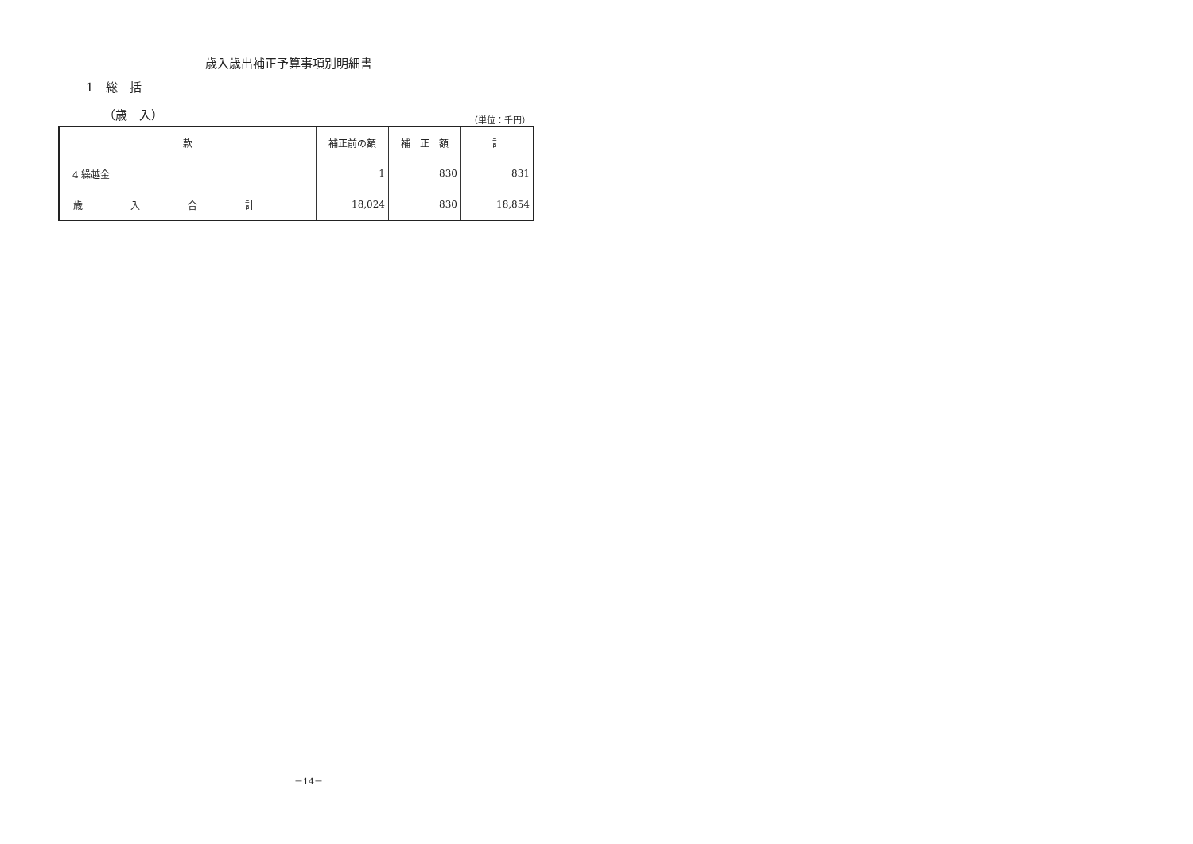歳入歳出補正予算事項別明細書
1　総　括
（歳　入） （単位：千円）
| 款 | 補正前の額 | 補 正 額 | 計 |
| --- | --- | --- | --- |
| 4 繰越金 | 1 | 830 | 831 |
| 歳入合計 | 18,024 | 830 | 18,854 |
－14－